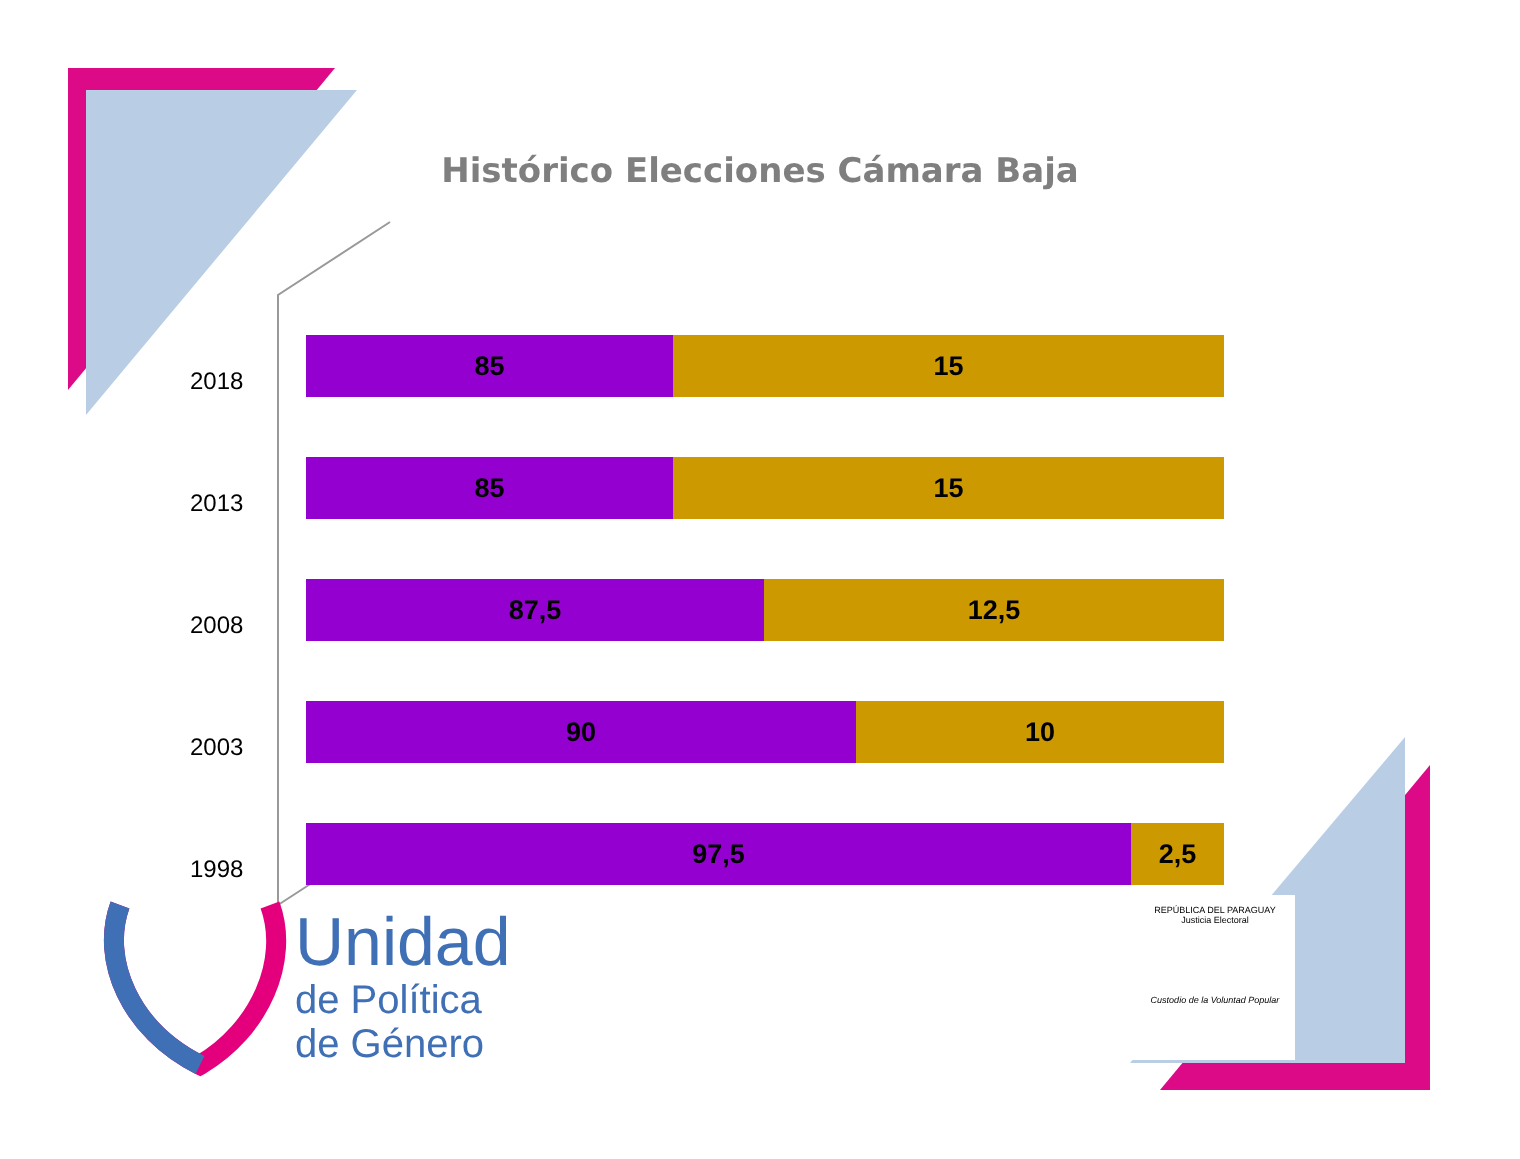Histórico Elecciones Cámara Baja
2018
85 15
2013
85 15
2008
87,5 12,5
2003
90 10
1998
97,5 2,5
Unidad
de Política
de Género
REPÚBLICA DEL PARAGUAY
Justicia Electoral
Custodio de la Voluntad Popular